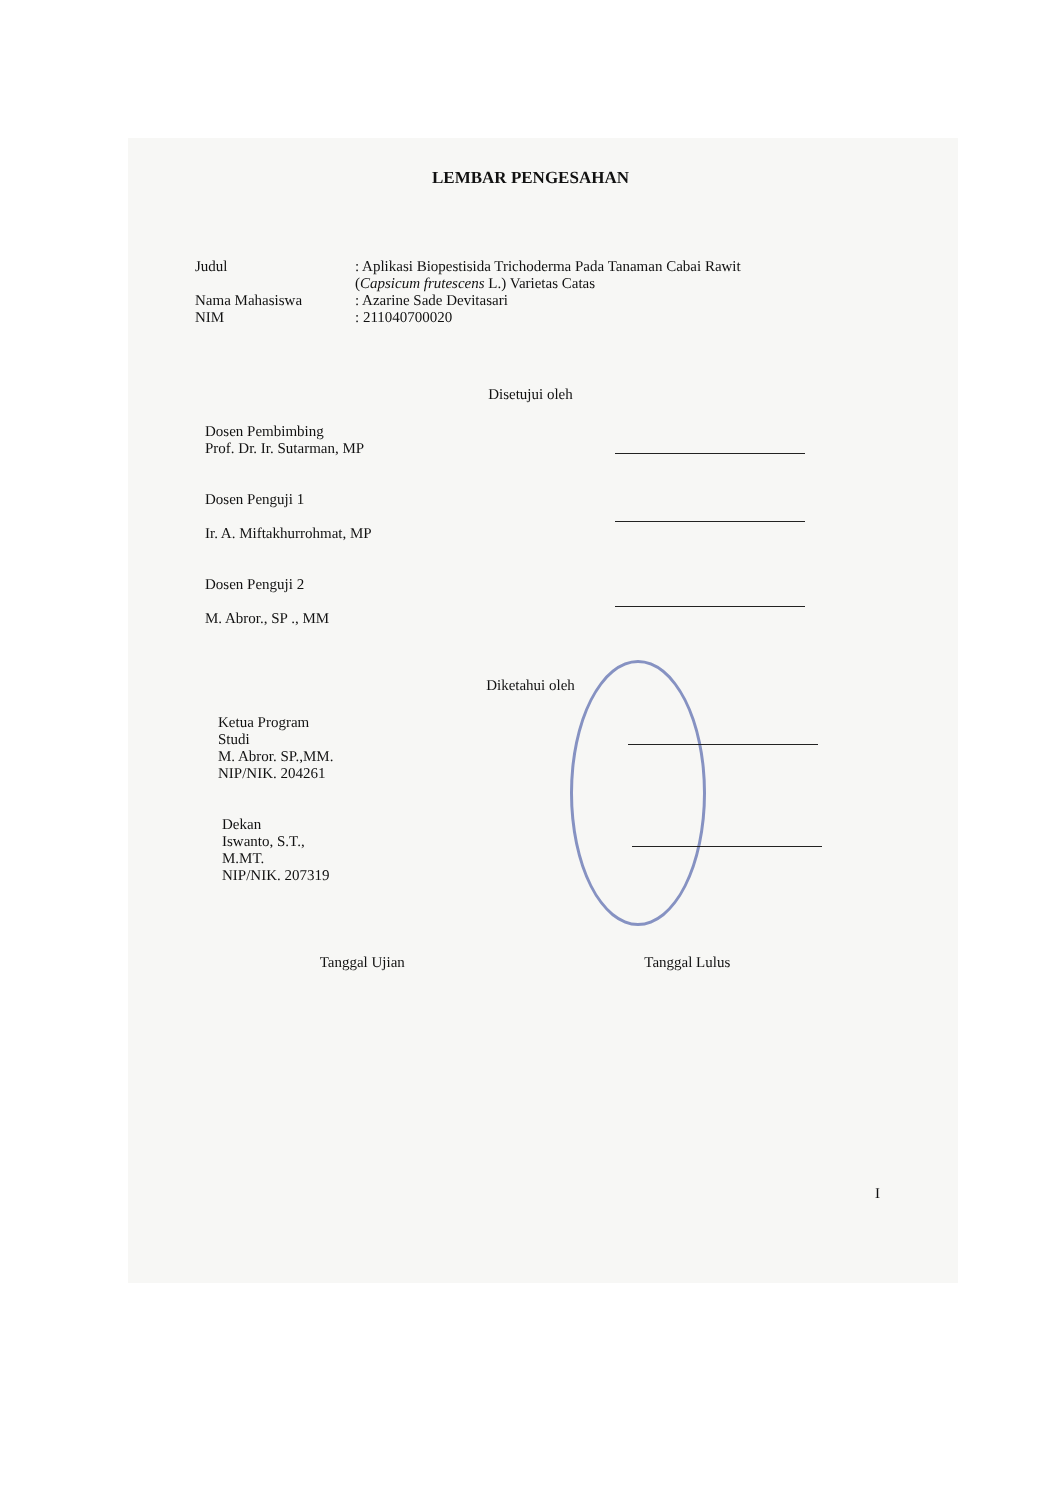LEMBAR PENGESAHAN
Judul : Aplikasi Biopestisida Trichoderma Pada Tanaman Cabai Rawit (Capsicum frutescens L.) Varietas Catas
Nama Mahasiswa : Azarine Sade Devitasari
NIM : 211040700020
Disetujui oleh
Dosen Pembimbing
Prof. Dr. Ir. Sutarman, MP
Dosen Penguji 1
Ir. A. Miftakhurrohmat, MP
Dosen Penguji 2
M. Abror., SP ., MM
Diketahui oleh
Ketua Program
Studi
M. Abror. SP.,MM.
NIP/NIK. 204261
Dekan
Iswanto, S.T.,
M.MT.
NIP/NIK. 207319
Tanggal Ujian Tanggal Lulus
I